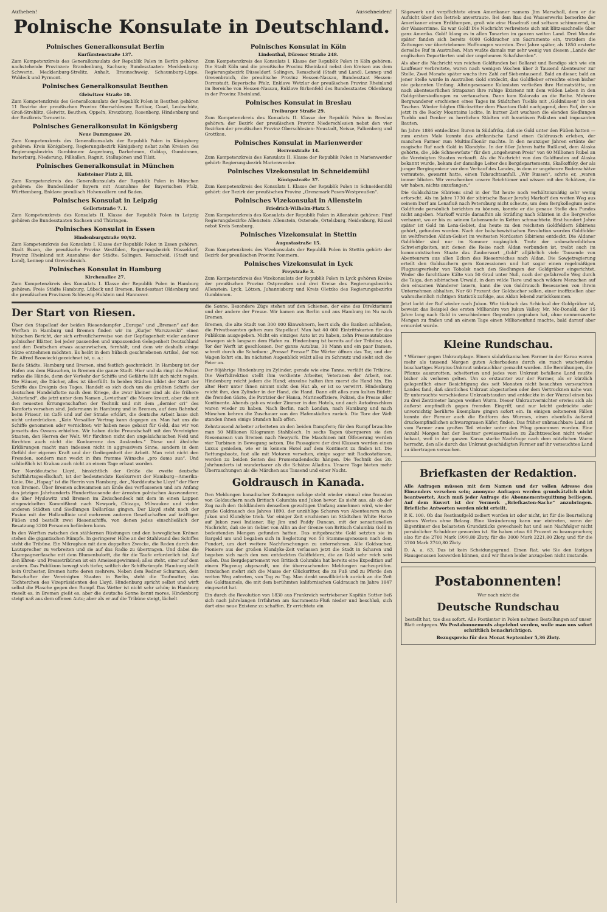Aufheben! Ausschneiden!
Polnische Konsulate in Deutschland.
Polnisches Generalkonsulat Berlin
Kurfürstenstraße 137.
Zum Kompetenzkreis des Generalkonsulats der Republik Polen in Berlin gehören nachstehende Provinzen: Brandenburg, Sachsen; Bundesstaaten: Mecklenburg-Schwerin, Mecklenburg-Strelitz, Anhalt, Braunschweig, Schaumburg-Lippe, Waldeck und Pyrmont.
Polnisches Generalkonsulat Beuthen
Gleiwitzer Straße 10.
Zum Kompetenzkreis des Generalkonsulats der Republik Polen in Beuthen gehören 11 Bezirke der preußischen Provinz Oberschlesien: Ratibor, Cosel, Leobschütz, Groß-Strehlitz, Gleiwitz, Beuthen, Oppeln, Kreuzburg, Rosenberg, Hindenburg und der Restkreis Tarnowitz.
Polnisches Generalkonsulat in Königsberg
Neue Dammgasse 20.
Zum Kompetenzkreis des Generalkonsulats der Republik Polen in Königsberg gehören: Kreis Königsberg, Regierungsbezirk Königsberg nebst zehn Kreisen des Regierungsbezirks Gumbinnen: Angerburg, Darkehmen, Goldap, Gumbinnen, Insterburg, Niederung, Pillkallen, Ragnit, Stallupönen und Tilsit.
Polnisches Generalkonsulat in München
Kufsteiner Platz 2, III.
Zum Kompetenzkreis des Generalkonsulats der Republik Polen in München gehören: die Bundesländer Bayern mit Ausnahme der Bayerischen Pfalz, Württemberg, Enklave preußisch Hohenzollern und Baden.
Polnisches Konsulat in Leipzig
Gellertstraße 7. I.
Zum Kompetenzkreis des Konsulats II. Klasse der Republik Polen in Leipzig gehören die Bundesstaaten Sachsen und Thüringen.
Polnisches Konsulat in Essen
Hindenburgstraße 90/92.
Zum Kompetenzkreis des Konsulats I. Klasse der Republik Polen in Essen gehören: Stadt Essen, die preußische Provinz Westfalen, Regierungsbezirk Düsseldorf, Provinz Rheinland mit Ausnahme der Städte: Solingen, Remscheid, (Stadt und Land), Lennep und Grevenbroich.
Polnisches Konsulat in Hamburg
Kirchenallee 27.
Zum Kompetenzkreis des Konsulats I. Klasse der Republik Polen in Hamburg gehören: Freie Städte Hamburg, Lübeck und Bremen, Bundesstaat Oldenburg und die preußischen Provinzen Schleswig-Holstein und Hannover.
Polnisches Konsulat in Köln
Lindenthal, Dürener Straße 248.
Zum Kompetenzkreis des Konsulats I. Klasse der Republik Polen in Köln gehören: Die Stadt Köln und die preußische Provinz Rheinland nebst den Kreisen aus dem Regierungsbezirk Düsseldorf: Solingen, Remscheid (Stadt und Land), Lennep und Grevenbroich, die preußische Provinz Hessen-Nassau, Bundesstaat Hessen-Darmstadt, Bayerische Pfalz, Enklave Wetzlar der preußischen Provinz Rheinland im Bereiche von Hessen-Nassau, Enklave Birkenfeld des Bundesstaates Oldenburg in der Provinz Rheinland.
Polnisches Konsulat in Breslau
Freiburger Straße 29.
Zum Kompetenzkreis des Konsulats II. Klasse der Republik Polen in Breslau gehören: der Bezirk der preußischen Provinz Niederschlesien nebst den vier Bezirken der preußischen Provinz Oberschlesien: Neustadt, Neisse, Falkenberg und Grottkau.
Polnisches Konsulat in Marienwerder
Herrenstraße 14.
Zum Kompetenzkreis des Konsulats II. Klasse der Republik Polen in Marienwerder gehört: Regierungsbezirk Marienwerder.
Polnisches Vizekonsulat in Schneidemühl
Königsstraße 37.
Zum Kompetenzkreis des Konsulats I. Klasse der Republik Polen in Schneidemühl gehört: der Bezirk der preußischen Provinz „Grenzmark Posen-Westpreußen“.
Polnisches Vizekonsulat in Allenstein
Friedrich-Wilhelm-Platz 5.
Zum Kompetenzkreis des Konsulats der Republik Polen in Allenstein gehören: Fünf Regierungsbezirke Allenstein: Allenstein, Osterode, Ortelsburg, Neidenburg, Rössel nebst Kreis Sensburg.
Polnisches Vizekonsulat in Stettin
Augustastraße 15.
Zum Kompetenzkreis des Vizekonsulats der Republik Polen in Stettin gehört: der Bezirk der preußischen Provinz Pommern.
Polnisches Vizekonsulat in Lyck
Freystraße 3.
Zum Kompetenzkreis des Vizekonsulats der Republik Polen in Lyck gehören Kreise der preußischen Provinz Ostpreußen und drei Kreise des Regierungsbezirks Allenstein: Lyck, Lötzen, Johannisburg und Kreis Oletzko des Regierungsbezirks Gumbinnen.
Der Start von Riesen.
Über den Stapellauf der beiden Riesendampfer „Europa“ und „Bremen“ auf den Werften in Hamburg und Bremen finden wir im „Kurjer Warszawski“ einen hübschen Bericht, der sich erfreulicherweise von der Gepflogenheit vieler anderer polnischer Blätter, bei jeder passenden und unpassenden Gelegenheit Deutschland und den Deutschen etwas auszuwischen, fernhält, und dem wir deshalb einige Sätze entnehmen möchten. Es heißt in dem hübsch geschriebenen Artikel, der von Dr. Alfred Bzowiecki gezeichnet ist, u. a.:
Beide Städte, Hamburg und Bremen, sind festlich geschmückt. In Hamburg ist der Hafen aus dem Häuschen, in Bremen die ganze Stadt. Hier und da ringt die Polizei ratlos die Hände, denn der Verkehr der Schiffe und Gefährte läßt sich nicht regeln. Die Häuser, die Dächer, alles ist überfüllt. In beiden Städten bildet der Start der Schiffe das Ereignis des Tages. Handelt es sich doch um die größten Schiffe der deutschen Handelsflotte nach dem Kriege, die zwar kleiner sind als die frühere „Vaterland“, die jetzt unter dem Namen „Leviathan“ die Meere kreuzt, aber die mit den neuesten Errungenschaften der Technik und mit dem „dernier cri“ des Komforts versehen sind. Jedermann in Hamburg und in Bremen, auf dem Bahnhof, beim Friseur, im Café und auf der Straße erklärt, die deutsche Arbeit lasse sich nicht unterdrücken. „Kein Versailler Vertrag kann dagegen an. Man hat uns die Schiffe genommen oder vernichtet; wir haben neue gebaut für Geld, das wir von jenseits des Ozeans erhielten. Wir haben dicke Freundschaft mit den Vereinigten Staaten, den Herren der Welt. Wir fürchten nicht den angelsächsischen Neid und fürchten auch nicht die Konkurrenz des Auslandes.“ Diese und ähnliche Erklärungen macht man indessen nicht in aggressivem Sinne, sondern in dem Gefühl der eigenen Kraft und der Gediegenheit der Arbeit. Man reizt nicht den Fremden, sondern man weckt in ihm fromme Wünsche „pro domo sua“. Und schließlich ist Krakau auch nicht an einem Tage erbaut worden.
Der Norddeutsche Lloyd, hinsichtlich der Größe die zweite deutsche Schiffahrtsgesellschaft, ist der bedeutendste Konkurrent der Hamburg—Amerika-Linie. Die „Hapag“ ist die Herrin von Hamburg, der „Norddeutsche Lloyd“ der Herr von Bremen. Über Bremen schwammen am Ende des verflossenen und am Anfang des jetzigen Jahrhunderts Hunderttausende der ärmsten polnischen Auswanderer, die über Myslowitz und Bremen im Zwischendeck mit dem in einen Lappen eingewickelten Kommißbrot nach Newyork, Chicago, Milwaukee und vielen anderen Städten und Siedlungen Dollarikas gingen. Der Lloyd steht nach der Fusion mit der Hollandlinie und mehreren anderen Gesellschaften auf kräftigen Füßen und bestellt zwei Riesenschiffe, von denen jedes einschließlich der Besatzung 3200 Personen befördern kann.
In den Werften zwischen den stählernen Rüstungen und den beweglichen Kränen stehen die gigantischen Rümpfe. In geringerer Höhe an der Stahlwand des Schiffes steht die Tribüne. Ein Mikrophon mit dem doppelten Zwecke, die Reden durch den Lautsprecher zu verbreiten und sie auf das Radio zu übertragen. Und dabei die Champagnerflasche mit dem Blumenbukett, die für die Taufe erforderlich ist. Auf den Ehren- und Pressetribünen ist ein Ameisengewimmel; alles steht, einer auf dem andern. Das Publikum bewegt sich tiefer, seitlich der Schiffsrümpfe. Hamburg stellt kein Orchester, Bremen hatte deren mehrere. Neben dem Redner Schurman, dem Botschafter der Vereinigten Staaten in Berlin, steht die Taufmutter, das Töchterchen des Vizepräsidenten des Lloyd. Hindenburg spricht selbst und wirft selbst die Flasche gegen den Rumpf. Das Wetter ist nicht sehr schön; in Hamburg rieselt es, in Bremen gießt es, aber die deutsche Sonne kennt mores. Hindenburg steigt naß aus dem offenen Auto; aber als er auf die Tribüne steigt, lächelt
die Sonne. Besondere Züge stehen auf den Schienen, der eine des Direktoriums und der andere der Presse. Wir kamen aus Berlin und aus Hamburg im Nu nach Bremen.
Bremen, die alte Stadt von 300 000 Einwohnern, leert sich; die Banken schließen, die Privatbeamten gehen zum Stapellauf. Man hat 40 000 Eintrittskarten für das Publikum ausgegeben. Nicht ein einziges Auto ist zu haben, zehn Presseautobusse bewegen sich langsam dem Hafen zu. Hindenburg ist bereits auf der Tribüne; das Tor der Werft ist geschlossen. Der ganze Autobus, 30 Mann und ein paar Damen, schreit durch die Scheiben: „Presse! Presse!“ Die Wärter öffnen das Tor, und der Wagen kehrt ein. Im nächsten Augenblick wälzt alles im Schmutz und sieht sich die Feier an.
Der 80jährige Hindenburg im Zylinder, gerade wie eine Tanne, verläßt die Tribüne. Die Werftdirektion stellt ihm verdiente Arbeiter, Veteranen der Arbeit, vor. Hindenburg reicht jedem die Hand; einzelne halten ihm zuerst die Hand hin. Ein alter Herr unter ihnen nimmt nicht den Hut ab, er ist so verwirrt. Hindenburg reicht ihm, den Zylinder in der Hand, die Hand. Dann eilt alles zum kalten Büfett: die fremden Gäste, die Patrizier der Hansa, Marineoffiziere, Polizei, die Presse aller Kontinente. Abends gab es wieder Zimmer in den Hotels, und auch Autodroschken waren wieder zu haben. Nach Berlin, nach London, nach Hamburg und nach München kehren die Zuschauer von den Hafenstädten zurück. Die Tore der Welt standen ihnen einige Stunden halb offen.
Zehntausend Arbeiter arbeiteten an den beiden Dampfern; für den Rumpf brauchte man 50 Millionen Kilogramm Stahlblech. In sechs Tagen überqueren sie den Riesenozean von Bremen nach Newyork. Die Maschinen mit Ölfeuerung werden vier Turbinen in Bewegung setzen. Die Passagiere der drei Klassen werden einen Luxus genießen, wie er in keinem Hotel auf dem Kontinent zu finden ist. Die Rettungsboote, fast alle mit Motoren versehen, einige sogar mit Radiostationen, werden zu beiden Seiten des Promenadendecks hängen. Die Technik des 20. Jahrhunderts ist wunderbarer als die Schätze Alladins. Unsere Tage bieten mehr Überraschungen als die Märchen aus Tausend und einer Nacht.
Goldrausch in Kanada.
Den Meldungen kanadischer Zeitungen zufolge steht wieder einmal eine Invasion von Goldsuchern nach Britisch Columbia und Jukon bevor. Es sieht aus, als ob der Zug nach den Goldländern denselben gewaltigen Umfang annehmen wird, wie der große Goldrausch des Jahres 1890, der unzählige Scharen von Abenteurern nach Jukon und Klondyke trieb. Vor einiger Zeit erschienen im Städtchen White Horse auf Jukon zwei Indianer, Big Jim und Paddy Duncan, mit der sensationellen Nachricht, daß sie im Gebiet von Allin an der Grenze von Britisch Columbia Gold in bedeutenden Mengen gefunden hatten. Das mitgebrachte Gold setzten sie in Bargeld um und begaben sich in Begleitung von 50 Stammesgenossen nach dem Fundort, um dort weitere Nachforschungen zu unternehmen. Alle Goldsucher, Pioniere aus der großen Klondyke-Zeit verlassen jetzt die Stadt in Scharen und begeben sich nach den neu entdeckten Goldfeldern, die an Gold sehr reich sein sollen. Das Bergdepartement von Britisch Columbia hat bereits eine Expedition auf einem Flugzeug abgesandt, um die überraschenden Meldungen nachzuprüfen. Inzwischen mehrt sich die Masse der Glücksritter, die zu Fuß und zu Pferde den weiten Weg antreten, von Tag zu Tag. Man denkt unwillkürlich zurück an die Zeit des Goldtaumels, die mit dem berühmten kalifornischen Goldrausch im Jahre 1847 eingesetzt hat.
Ein durch die Revolution von 1830 aus Frankreich vertriebener Kapitän Sutter ließ sich nach jahrelangen Irrfahrten am Sacramento-Fluß nieder und beschloß, sich dort eine neue Existenz zu schaffen. Er errichtete ein
Sägewerk und verpflichtete einen Amerikaner namens Jim Marschall, dem er die Aufsicht über den Betrieb anvertraute. Bei dem Bau des Wasserwerks bemerkte der Amerikaner einen Erdklumpen, groß wie eine Haselnuß und seltsam schimmernd, in der Wasserrinne. Es war Gold! Die Nachricht verbreitete sich mit Blitzesschnelle über ganz Amerika. Gold! klang es in allen Tonarten im ganzen weiten Land. Drei Monate später fanden sich bereits 4000 Goldsucher am Sacramento ein, trotzdem die Zeitungen vor übertriebenen Hoffnungen warnten. Drei Jahre später, als 1850 ersterte derselbe Ruf in Australien. Man wußte damals nur sehr wenig von diesem „Lande der englischen Deportierten und der ungeheuren Schafsherden“.
Als aber die Nachricht von reichen Goldfunden bei Ballarat und Bendigo sich wie ein Lauffeuer verbreitete, waren nach wenigen Wochen über 3 Tausend Abenteurer zur Stelle. Zwei Monate später wuchs ihre Zahl auf Siebentausend. Bald an dieser, bald an jener Stelle wurde in Australien Gold entdeckt, das Goldfieber erreichte einen bisher nie gekannten Umfang. Alteingesessene Kolonisten verließen ihre Heimatstätte, um nach abenteuerlichen Strapazen ihre ruhige Existenz mit dem wilden Leben in den Goldgräbersiedlungen zu vertauschen. Dann kam Kolorado an die Reihe. Mehrere Bergwanderer erschienen eines Tages im Städtchen Tueblo mit „Goldnüssen“ in den Taschen. Wieder folgten Glücksritter dem Phantom Gold nachjagend, dem Ruf, der sie jetzt in die Rocky Mountains lockte. In kurzer Zeit wuchsen die elenden Siedlungen Tueblo und Denker zu herrlichen Städten mit luxuriösen Palästen und imposanten Bauten.
Im Jahre 1886 entdeckten Buren in Südafrika, daß sie Gold unter den Füßen hatten — zum ersten Male konnte das afrikanische Land einen Goldrausch erleben, der manchen Farmer zum Multimillionär machte. In den neunziger Jahren ertönte der magische Ruf nach Gold in Klondyke. In der 60er Jahren hatte Rußland, dem Alaska gehörte, die „öde Schneewüste“ für den „ungeheuren Preis“ von 60 Millionen Rubel an die Vereinigten Staaten verkauft. Als die Nachricht von den Goldfunden auf Alaska bekannt wurde, bekam der damalige Leiter des Bergdepartements, Skalkoffsky, der als junger Bergingenieur vor dem Verkauf des Landes, in dem er ungeheure Bodenschätze vermutete, gewarnt hatte, einen Tobsuchtsanfall. „Wir Russen“, schrie er, „waren immer Idioten. Wir verschenken unsere Reichtümer und wissen mit den Schätzen, die wir haben, nichts anzufangen.“
Die Goldschätze Sibiriens sind in der Tat heute noch verhältnismäßig sehr wenig erforscht. Als im Jahre 1730 der sibirische Bauer Jerofej Markoff den weiten Weg aus seinem Dorf am Lenafluß nach Petersburg nicht scheute, um dem Bergkollegium seine Goldfunde persönlich berichten zu können, konnte er die genaue Stelle des Fundes nicht angeben. Markoff wurde daraufhin als Sträfling nach Sibirien in die Bergwerke verbannt, wo er bis zu seinem Lebensende in Ketten schmachtete. Erst hundert Jahre später ist Gold im Lena-Gebiet, das heute zu den reichsten Goldfeldern Sibiriens gehört, gefunden worden. Nach der bolschewistischen Revolution wurden Goldfelder im weltfremden Aldan-Gebiet im weitesten Nordosten Sibiriens entdeckt. Die Aldaner Goldfelder sind nur im Sommer zugänglich. Trotz der unbeschreiblichen Schwierigkeiten, mit denen die Reise nach Aldan verbunden ist, treibt auch im kommunistischen Staate das Zauberwort „Gold“ alljährlich viele Tausende von Abenteurern aus allen Ecken des Riesenreiches nach Aldan. Die Sowjetregierung erteilt den Goldsuchern gern Konzessionen und hat sogar einen regelmäßigen Flugzeugverkehr von Tobolsk nach den Siedlungen der Goldgräber eingerichtet. Weder die furchtbare Kälte von 50 Grad unter Null, noch der gefahrvolle Weg durch die Taiga, den sibirischen Urwald, in dem wilde Tiere und noch wildere Menschen auf den einsamen Wanderer lauern, kann die von Goldrausch Besessenen von ihrem Unternehmen abhalten. Nur 60 Prozent der Goldsucher sollen, einer inoffiziellen aber wahrscheinlich richtigen Statistik zufolge, aus Aldan lebend zurückkommen.
Jetzt lockt der Ruf wieder nach Jukon. Wie tückisch das Schicksal der Goldgräber ist, beweist das Beispiel des ersten Millionärs von Jukon Valley, Mr. Mc-Donald, der 15 Jahre lang nach Gold in verschiedenen Gegenden gegraben hat, ohne nennenswerte Mengen zu finden und an einem Tage einen Millionenfund machte, bald darauf aber ermordet wurde.
Kleine Rundschau.
* Würmer gegen Unkrautplage. Einem südafrikanischen Farmer in der Karoo waren mehr als tausend Morgen guten Ackerbodens durch ein rasch wucherndes buschartiges Harpius-Unkraut unbrauchbar gemacht worden. Alle Bemühungen, die Pflanze auszurotten, scheiterten und jedes vom Unkraut befallene Land mußte bisher als verloren gelten. Um so erstaunter war der Farmer, als er kürzlich gelegentlich einer Besichtigung des seit Monaten nicht besuchten verseuchten Landes fand, daß sämtliches Unkraut abgestorben oder dem Vertrocknen nahe war. Er untersuchte verschiedene Unkrautstauden und entdeckte in der Wurzel einen bis zu drei Zentimeter langen weißen Wurm. Dieser Unkrautvernichter erwies sich als äußerst empfindlich gegen fremden Eingriff, und nur leicht gedrückte oder unvorsichtig berührte Exemplare gingen sofort ein. In einigen selteneren Fällen konnte der Farmer auch die Endform des Wurmes, einen ebenfalls äußerst druckempfindlichen schwarzgrauen Käfer, finden. Das früher unbrauchbare Land ist vom Farmer zum großen Teil wieder unter den Pflug genommen worden. Eine Anzahl Morgen hat der Besitzer gewissermaßen zu Zuchtzwecken nicht wieder bebaut, weil in der ganzen Karoo starke Nachfrage nach dem nützlichen Wurm herrscht, den alle durch das Unkraut geschädigten Farmer auf ihr verseuchtes Land zu übertragen versuchen.
Briefkasten der Redaktion.
Alle Anfragen müssen mit dem Namen und der vollen Adresse des Einsenders versehen sein; anonyme Anfragen werden grundsätzlich nicht beantwortet. Auch muß jeder Anfrage die Abonnementsquittung beiliegen. Auf dem Kuvert ist der Vermerk „Briefkasten-Sache“ anzubringen. Briefliche Antworten werden nicht erteilt.
P. K. 100. Ob das Restkaufgeld zediert worden ist oder nicht, ist für die Beurteilung seines Wertes ohne Belang. Eine Veränderung kann nur eintreten, wenn der Eigentümer des belasteten Grundstücks gewechselt hat und sein Nachfolger nicht persönlicher Schuldner geworden ist. Sie haben etwa 60 Prozent zu beanspruchen; also für die 2700 Mark 1999,80 Złoty, für die 3000 Mark 2221,80 Złoty, und für die 3700 Mark 2740,80 Złoty.
D. A. a. 63. Das ist kein Scheidungsgrund. Einen Rat, wie Sie den lästigen Hausgenossen loswerden können, sind wir Ihnen leider anzugeben nicht imstande.
Postabonnenten!
Wer noch nicht die
Deutsche Rundschau
bestellt hat, tue dies sofort. Alle Postämter in Polen nehmen Bestellungen auf unser Blatt entgegen. Wo Postabonnements abgelehnt werden, wolle man uns sofort schriftlich benachrichtigen.
Bezugspreis: für den Monat September 5,36 Złoty.